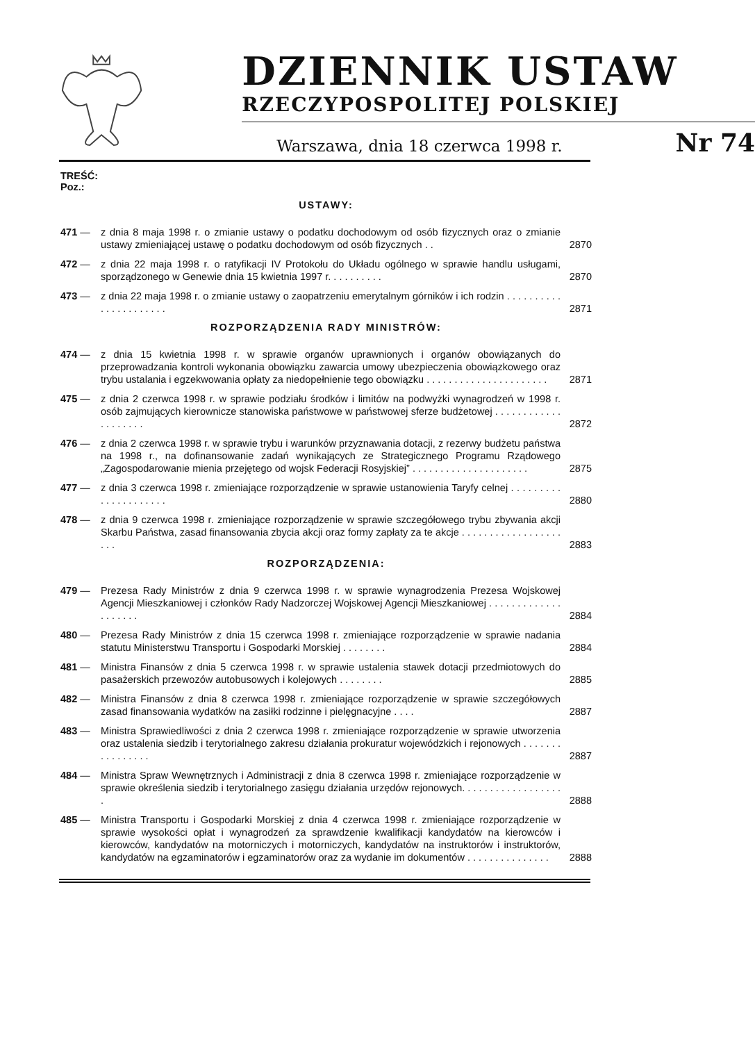DZIENNIK USTAW
RZECZYPOSPOLITEJ POLSKIEJ
Warszawa, dnia 18 czerwca 1998 r. Nr 74
TREŚĆ:
Poz.:
USTAWY:
471 — z dnia 8 maja 1998 r. o zmianie ustawy o podatku dochodowym od osób fizycznych oraz o zmianie ustawy zmieniającej ustawę o podatku dochodowym od osób fizycznych . .
2870
472 — z dnia 22 maja 1998 r. o ratyfikacji IV Protokołu do Układu ogólnego w sprawie handlu usługami, sporządzonego w Genewie dnia 15 kwietnia 1997 r. . . . . . . . . .
2870
473 — z dnia 22 maja 1998 r. o zmianie ustawy o zaopatrzeniu emerytalnym górników i ich rodzin . . . . . . . . . . . . . . . . . . . . . .
2871
ROZPORZĄDZENIA RADY MINISTRÓW:
474 — z dnia 15 kwietnia 1998 r. w sprawie organów uprawnionych i organów obowiązanych do przeprowadzania kontroli wykonania obowiązku zawarcia umowy ubezpieczenia obowiązkowego oraz trybu ustalania i egzekwowania opłaty za niedopełnienie tego obowiązku . . . . . . . . . . . . . . . . . . . . . .
2871
475 — z dnia 2 czerwca 1998 r. w sprawie podziału środków i limitów na podwyżki wynagrodzeń w 1998 r. osób zajmujących kierownicze stanowiska państwowe w państwowej sferze budżetowej . . . . . . . . . . . . . . . . . . . .
2872
476 — z dnia 2 czerwca 1998 r. w sprawie trybu i warunków przyznawania dotacji, z rezerwy budżetu państwa na 1998 r., na dofinansowanie zadań wynikających ze Strategicznego Programu Rządowego „Zagospodarowanie mienia przejętego od wojsk Federacji Rosyjskiej” . . . . . . . . . . . . . . . . . . . . .
2875
477 — z dnia 3 czerwca 1998 r. zmieniające rozporządzenie w sprawie ustanowienia Taryfy celnej . . . . . . . . . . . . . . . . . . . . .
2880
478 — z dnia 9 czerwca 1998 r. zmieniające rozporządzenie w sprawie szczegółowego trybu zbywania akcji Skarbu Państwa, zasad finansowania zbycia akcji oraz formy zapłaty za te akcje . . . . . . . . . . . . . . . . . . . . .
2883
ROZPORZĄDZENIA:
479 — Prezesa Rady Ministrów z dnia 9 czerwca 1998 r. w sprawie wynagrodzenia Prezesa Wojskowej Agencji Mieszkaniowej i członków Rady Nadzorczej Wojskowej Agencji Mieszkaniowej . . . . . . . . . . . . . . . . . . . .
2884
480 — Prezesa Rady Ministrów z dnia 15 czerwca 1998 r. zmieniające rozporządzenie w sprawie nadania statutu Ministerstwu Transportu i Gospodarki Morskiej . . . . . . . .
2884
481 — Ministra Finansów z dnia 5 czerwca 1998 r. w sprawie ustalenia stawek dotacji przedmiotowych do pasażerskich przewozów autobusowych i kolejowych . . . . . . . .
2885
482 — Ministra Finansów z dnia 8 czerwca 1998 r. zmieniające rozporządzenie w sprawie szczegółowych zasad finansowania wydatków na zasiłki rodzinne i pielęgnacyjne . . . .
2887
483 — Ministra Sprawiedliwości z dnia 2 czerwca 1998 r. zmieniające rozporządzenie w sprawie utworzenia oraz ustalenia siedzib i terytorialnego zakresu działania prokuratur wojewódzkich i rejonowych . . . . . . . . . . . . . . . .
2887
484 — Ministra Spraw Wewnętrznych i Administracji z dnia 8 czerwca 1998 r. zmieniające rozporządzenie w sprawie określenia siedzib i terytorialnego zasięgu działania urzędów rejonowych. . . . . . . . . . . . . . . . . . .
2888
485 — Ministra Transportu i Gospodarki Morskiej z dnia 4 czerwca 1998 r. zmieniające rozporządzenie w sprawie wysokości opłat i wynagrodzeń za sprawdzenie kwalifikacji kandydatów na kierowców i kierowców, kandydatów na motorniczych i motorniczych, kandydatów na instruktorów i instruktorów, kandydatów na egzaminatorów i egzaminatorów oraz za wydanie im dokumentów . . . . . . . . . . . . . . .
2888